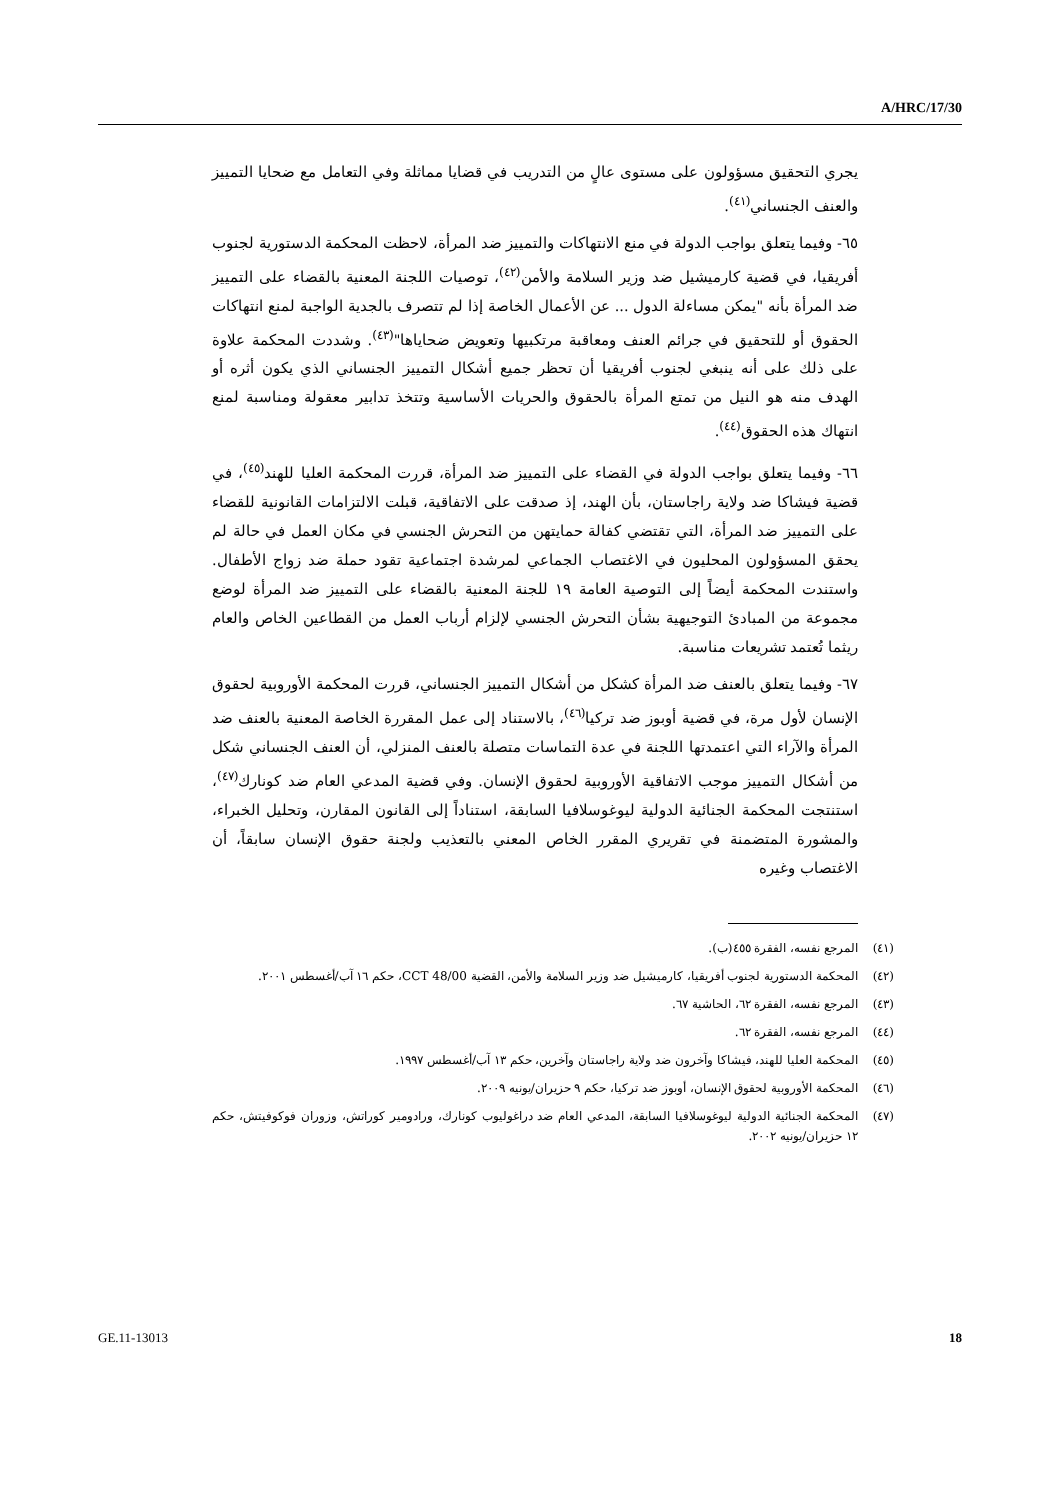A/HRC/17/30
يجري التحقيق مسؤولون على مستوى عالٍ من التدريب في قضايا مماثلة وفي التعامل مع ضحايا التمييز والعنف الجنساني<sup>(٤١)</sup>.
٦٥- وفيما يتعلق بواجب الدولة في منع الانتهاكات والتمييز ضد المرأة، لاحظت المحكمة الدستورية لجنوب أفريقيا، في قضية كارميشيل ضد وزير السلامة والأمن<sup>(٤٢)</sup>، توصيات اللجنة المعنية بالقضاء على التمييز ضد المرأة بأنه "يمكن مساءلة الدول ... عن الأعمال الخاصة إذا لم تتصرف بالجدية الواجبة لمنع انتهاكات الحقوق أو للتحقيق في جرائم العنف ومعاقبة مرتكبيها وتعويض ضحاياها"<sup>(٤٣)</sup>. وشددت المحكمة علاوة على ذلك على أنه ينبغي لجنوب أفريقيا أن تحظر جميع أشكال التمييز الجنساني الذي يكون أثره أو الهدف منه هو النيل من تمتع المرأة بالحقوق والحريات الأساسية وتتخذ تدابير معقولة ومناسبة لمنع انتهاك هذه الحقوق<sup>(٤٤)</sup>.
٦٦- وفيما يتعلق بواجب الدولة في القضاء على التمييز ضد المرأة، قررت المحكمة العليا للهند<sup>(٤٥)</sup>، في قضية فيشاكا ضد ولاية راجاستان، بأن الهند، إذ صدقت على الاتفاقية، قبلت الالتزامات القانونية للقضاء على التمييز ضد المرأة، التي تقتضي كفالة حمايتهن من التحرش الجنسي في مكان العمل في حالة لم يحقق المسؤولون المحليون في الاغتصاب الجماعي لمرشدة اجتماعية تقود حملة ضد زواج الأطفال. واستندت المحكمة أيضاً إلى التوصية العامة ١٩ للجنة المعنية بالقضاء على التمييز ضد المرأة لوضع مجموعة من المبادئ التوجيهية بشأن التحرش الجنسي لإلزام أرباب العمل من القطاعين الخاص والعام ريثما تُعتمد تشريعات مناسبة.
٦٧- وفيما يتعلق بالعنف ضد المرأة كشكل من أشكال التمييز الجنساني، قررت المحكمة الأوروبية لحقوق الإنسان لأول مرة، في قضية أوبوز ضد تركيا<sup>(٤٦)</sup>، بالاستناد إلى عمل المقررة الخاصة المعنية بالعنف ضد المرأة والآراء التي اعتمدتها اللجنة في عدة التماسات متصلة بالعنف المنزلي، أن العنف الجنساني شكل من أشكال التمييز موجب الاتفاقية الأوروبية لحقوق الإنسان. وفي قضية المدعي العام ضد كونارك<sup>(٤٧)</sup>، استنتجت المحكمة الجنائية الدولية ليوغوسلافيا السابقة، استناداً إلى القانون المقارن، وتحليل الخبراء، والمشورة المتضمنة في تقريري المقرر الخاص المعني بالتعذيب ولجنة حقوق الإنسان سابقاً، أن الاغتصاب وغيره
(٤١) المرجع نفسه، الفقرة ٤٥٥(ب).
(٤٢) المحكمة الدستورية لجنوب أفريقيا، كارميشيل ضد وزير السلامة والأمن، القضية CCT 48/00، حكم ١٦ آب/أغسطس ٢٠٠١.
(٤٣) المرجع نفسه، الفقرة ٦٢، الحاشية ٦٧.
(٤٤) المرجع نفسه، الفقرة ٦٢.
(٤٥) المحكمة العليا للهند، فيشاكا وآخرون ضد ولاية راجاستان وآخرين، حكم ١٣ آب/أغسطس ١٩٩٧.
(٤٦) المحكمة الأوروبية لحقوق الإنسان، أوبوز ضد تركيا، حكم ٩ حزيران/يونيه ٢٠٠٩.
(٤٧) المحكمة الجنائية الدولية ليوغوسلافيا السابقة، المدعي العام ضد دراغوليوب كونارك، ورادومير كوراتش، وزوران فوكوفيتش، حكم ١٢ حزيران/يونيه ٢٠٠٢.
GE.11-13013 18